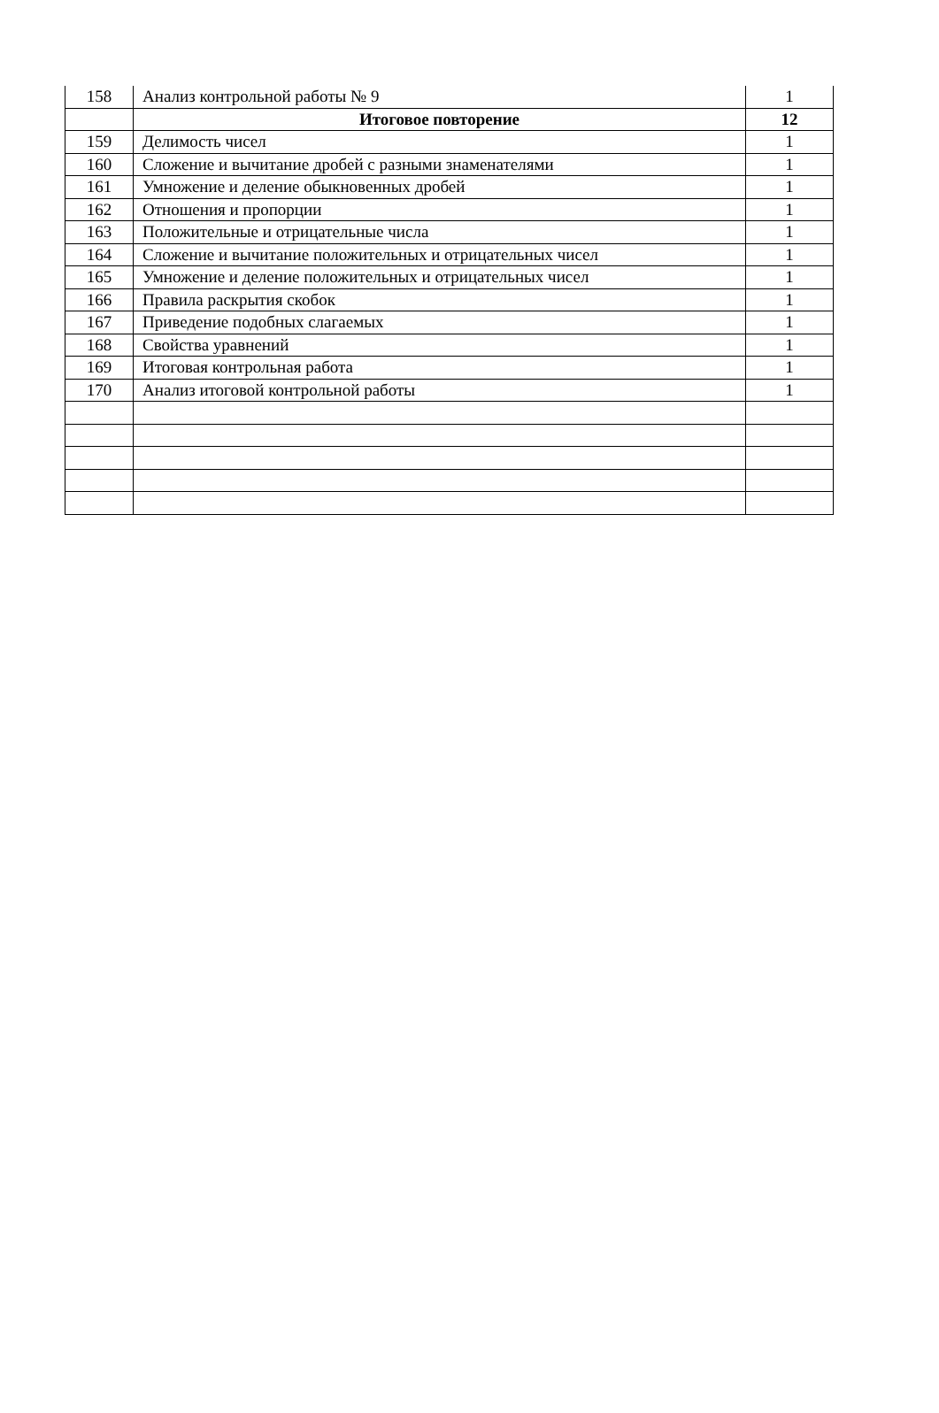| 158 | Анализ контрольной работы № 9 | 1 |
| | Итоговое повторение | 12 |
| 159 | Делимость чисел | 1 |
| 160 | Сложение и вычитание дробей с разными знаменателями | 1 |
| 161 | Умножение и деление обыкновенных дробей | 1 |
| 162 | Отношения и пропорции | 1 |
| 163 | Положительные и отрицательные числа | 1 |
| 164 | Сложение и вычитание положительных и отрицательных чисел | 1 |
| 165 | Умножение и деление положительных и отрицательных чисел | 1 |
| 166 | Правила раскрытия скобок | 1 |
| 167 | Приведение подобных слагаемых | 1 |
| 168 | Свойства уравнений | 1 |
| 169 | Итоговая контрольная работа | 1 |
| 170 | Анализ итоговой контрольной работы | 1 |